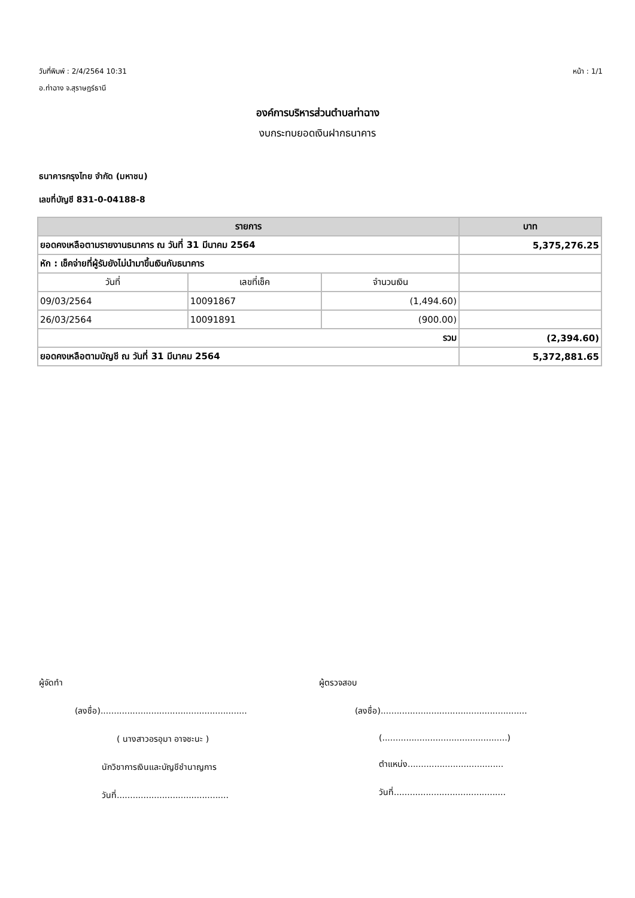วันที่พิมพ์ : 2/4/2564 10:31 หน้า : 1/1
อ.ท่าฉาง จ.สุราษฎร์ธานี
องค์การบริหารส่วนตำบลท่าฉาง
งบกระทบยอดเงินฝากธนาคาร
ธนาคารกรุงไทย จำกัด (มหาชน)
เลขที่บัญชี 831-0-04188-8
| รายการ | | | บาท |
| --- | --- | --- | --- |
| ยอดคงเหลือตามรายงานธนาคาร ณ วันที่ 31 มีนาคม 2564 | | | 5,375,276.25 |
| หัก : เช็คจ่ายที่ผู้รับยังไม่นำมาขึ้นเงินกับธนาคาร | | | |
| วันที่ | เลขที่เช็ค | จำนวนเงิน | |
| 09/03/2564 | 10091867 | (1,494.60) | |
| 26/03/2564 | 10091891 | (900.00) | |
| รวม | | | (2,394.60) |
| ยอดคงเหลือตามบัญชี ณ วันที่ 31 มีนาคม 2564 | | | 5,372,881.65 |
ผู้จัดทำ
(ลงชื่อ).......................................................
( นางสาวอรอุมา อาจชะนะ )
นักวิชาการเงินและบัญชีชำนาญการ
วันที่..........................................
ผู้ตรวจสอบ
(ลงชื่อ).......................................................
(...............................................)
ตำแหน่ง....................................
วันที่..........................................